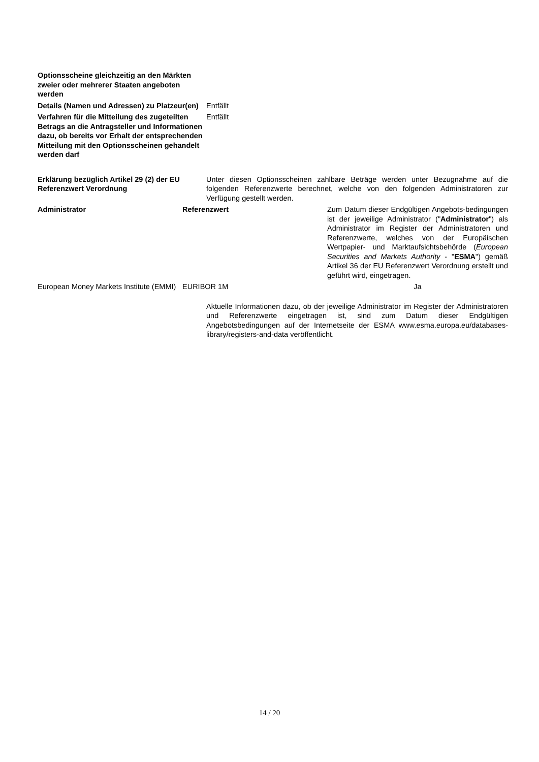| Optionsscheine gleichzeitig an den Märkten zweier oder mehrerer Staaten angeboten werden | |
| Details (Namen und Adressen) zu Platzeur(en) | Entfällt |
| Verfahren für die Mitteilung des zugeteilten Betrags an die Antragsteller und Informationen dazu, ob bereits vor Erhalt der entsprechenden Mitteilung mit den Optionsscheinen gehandelt werden darf | Entfällt |
| Erklärung bezüglich Artikel 29 (2) der EU Referenzwert Verordnung | Unter diesen Optionsscheinen zahlbare Beträge werden unter Bezugnahme auf die folgenden Referenzwerte berechnet, welche von den folgenden Administratoren zur Verfügung gestellt werden. |
| Administrator | Referenzwert | Zum Datum dieser Endgültigen Angebots-bedingungen ist der jeweilige Administrator (" Administrator ") als Administrator im Register der Administratoren und Referenzwerte, welches von der Europäischen Wertpapier- und Marktaufsichtsbehörde ( European Securities and Markets Authority - " ESMA ") gemäß Artikel 36 der EU Referenzwert Verordnung erstellt und geführt wird, eingetragen. |
| European Money Markets Institute (EMMI) | EURIBOR 1M | Ja |
Aktuelle Informationen dazu, ob der jeweilige Administrator im Register der Administratoren und Referenzwerte eingetragen ist, sind zum Datum dieser Endgültigen Angebotsbedingungen auf der Internetseite der ESMA www.esma.europa.eu/databases-library/registers-and-data veröffentlicht.
14 / 20